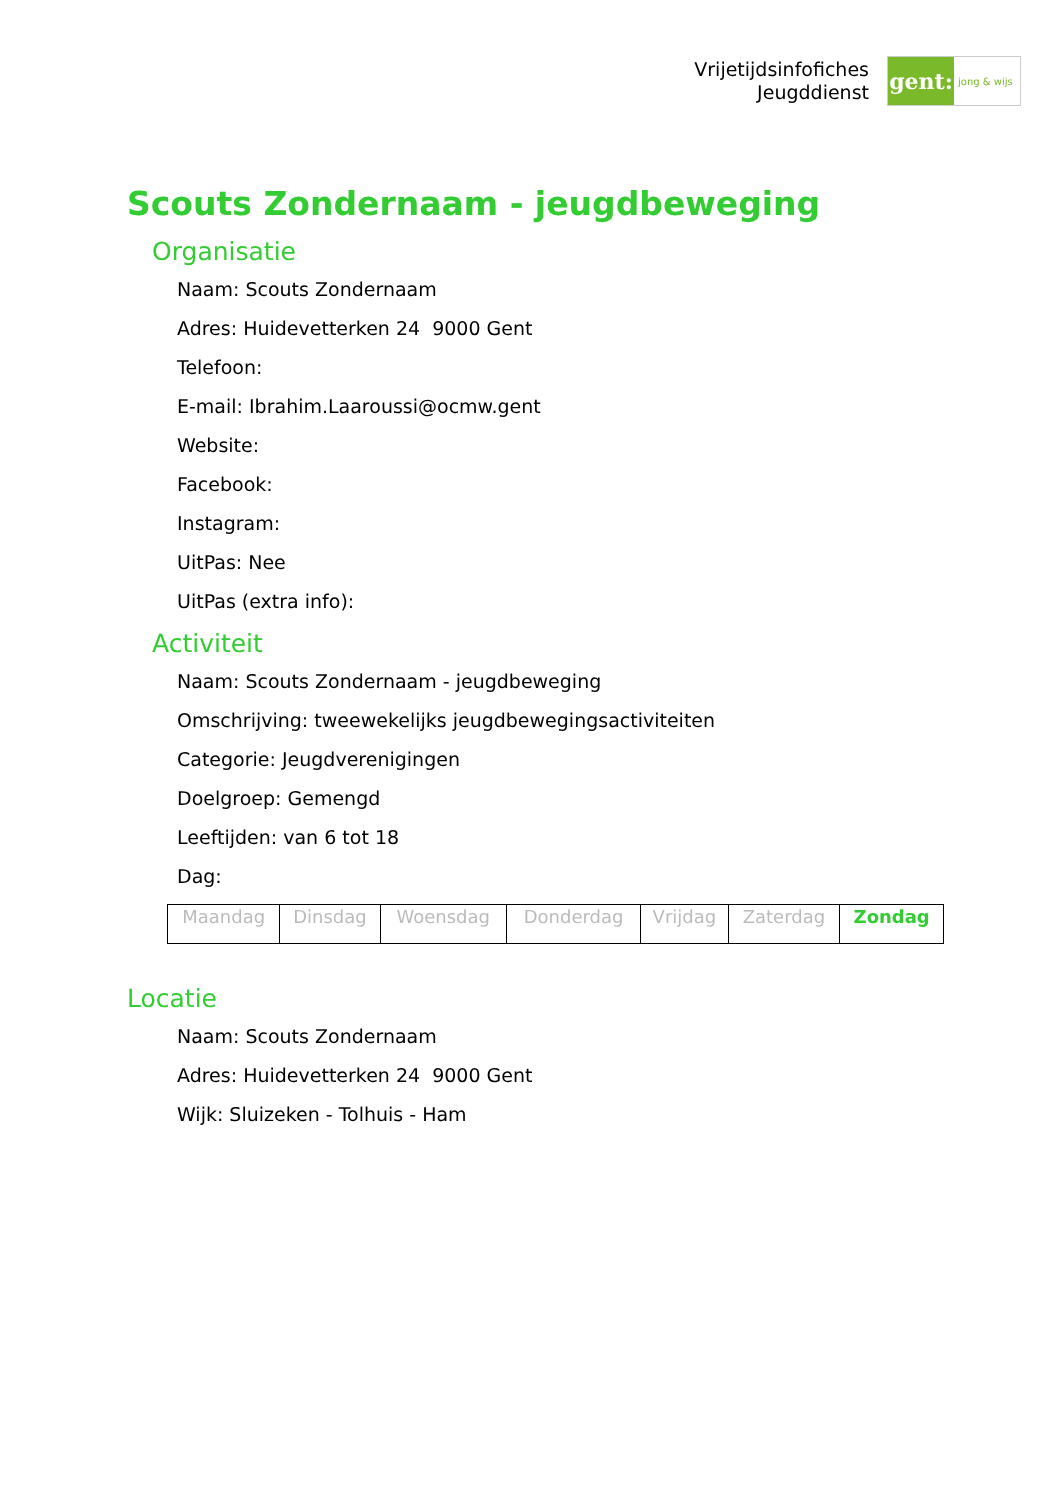Vrijetijdsinfofiches
Jeugddienst
gent:
jong & wijs
Scouts Zondernaam - jeugdbeweging
Organisatie
Naam: Scouts Zondernaam
Adres: Huidevetterken 24 9000 Gent
Telefoon:
E-mail: Ibrahim.Laaroussi@ocmw.gent
Website:
Facebook:
Instagram:
UitPas: Nee
UitPas (extra info):
Activiteit
Naam: Scouts Zondernaam - jeugdbeweging
Omschrijving: tweewekelijks jeugdbewegingsactiviteiten
Categorie: Jeugdverenigingen
Doelgroep: Gemengd
Leeftijden: van 6 tot 18
Dag:
| Maandag | Dinsdag | Woensdag | Donderdag | Vrijdag | Zaterdag | Zondag |
Locatie
Naam: Scouts Zondernaam
Adres: Huidevetterken 24 9000 Gent
Wijk: Sluizeken - Tolhuis - Ham